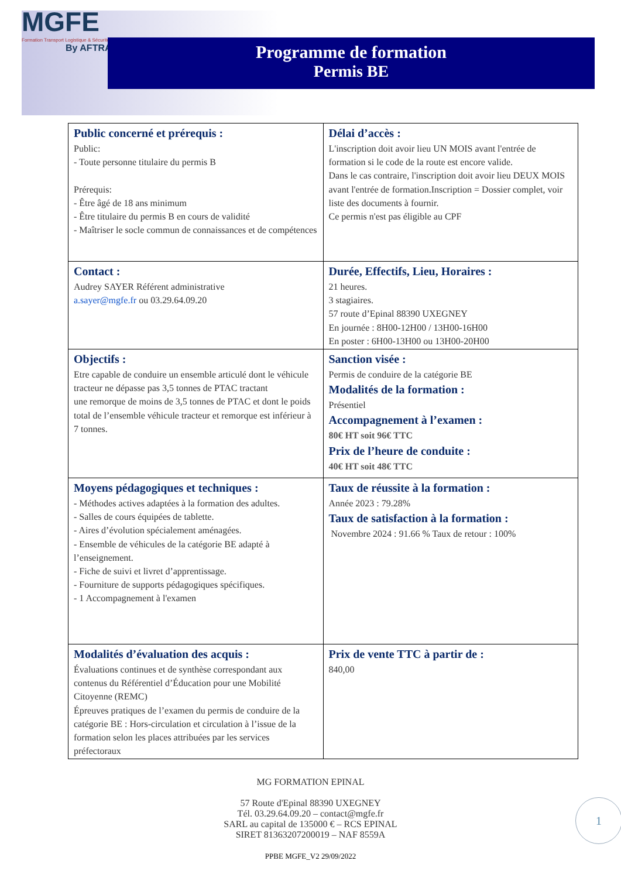MGFE
Formation Transport Logistique & Sécurité
By AFTRAL
Programme de formation
Permis BE
| Public concerné et prérequis : Public: - Toute personne titulaire du permis B Prérequis: - Être âgé de 18 ans minimum - Être titulaire du permis B en cours de validité - Maîtriser le socle commun de connaissances et de compétences | Délai d’accès : L'inscription doit avoir lieu UN MOIS avant l'entrée de formation si le code de la route est encore valide. Dans le cas contraire, l'inscription doit avoir lieu DEUX MOIS avant l'entrée de formation.Inscription = Dossier complet, voir liste des documents à fournir. Ce permis n'est pas éligible au CPF |
| Contact : Audrey SAYER Référent administrative a.sayer@mgfe.fr ou 03.29.64.09.20 | Durée, Effectifs, Lieu, Horaires : 21 heures. 3 stagiaires. 57 route d’Epinal 88390 UXEGNEY En journée : 8H00-12H00 / 13H00-16H00 En poster : 6H00-13H00 ou 13H00-20H00 |
| Objectifs : Etre capable de conduire un ensemble articulé dont le véhicule tracteur ne dépasse pas 3,5 tonnes de PTAC tractant une remorque de moins de 3,5 tonnes de PTAC et dont le poids total de l’ensemble véhicule tracteur et remorque est inférieur à 7 tonnes. | Sanction visée : Permis de conduire de la catégorie BE Modalités de la formation : Présentiel Accompagnement à l’examen : 80€ HT soit 96€ TTC Prix de l’heure de conduite : 40€ HT soit 48€ TTC |
| Moyens pédagogiques et techniques : - Méthodes actives adaptées à la formation des adultes. - Salles de cours équipées de tablette. - Aires d’évolution spécialement aménagées. - Ensemble de véhicules de la catégorie BE adapté à l’enseignement. - Fiche de suivi et livret d’apprentissage. - Fourniture de supports pédagogiques spécifiques. - 1 Accompagnement à l'examen | Taux de réussite à la formation : Année 2023 : 79.28% Taux de satisfaction à la formation : Novembre 2024 : 91.66 % Taux de retour : 100% |
| Modalités d’évaluation des acquis : Évaluations continues et de synthèse correspondant aux contenus du Référentiel d’Éducation pour une Mobilité Citoyenne (REMC) Épreuves pratiques de l’examen du permis de conduire de la catégorie BE : Hors-circulation et circulation à l’issue de la formation selon les places attribuées par les services préfectoraux | Prix de vente TTC à partir de : 840,00 |
MG FORMATION EPINAL
57 Route d'Epinal 88390 UXEGNEY
Tél. 03.29.64.09.20 – contact@mgfe.fr
SARL au capital de 135000 € – RCS EPINAL
SIRET 81363207200019 – NAF 8559A
PPBE MGFE_V2 29/09/2022
1